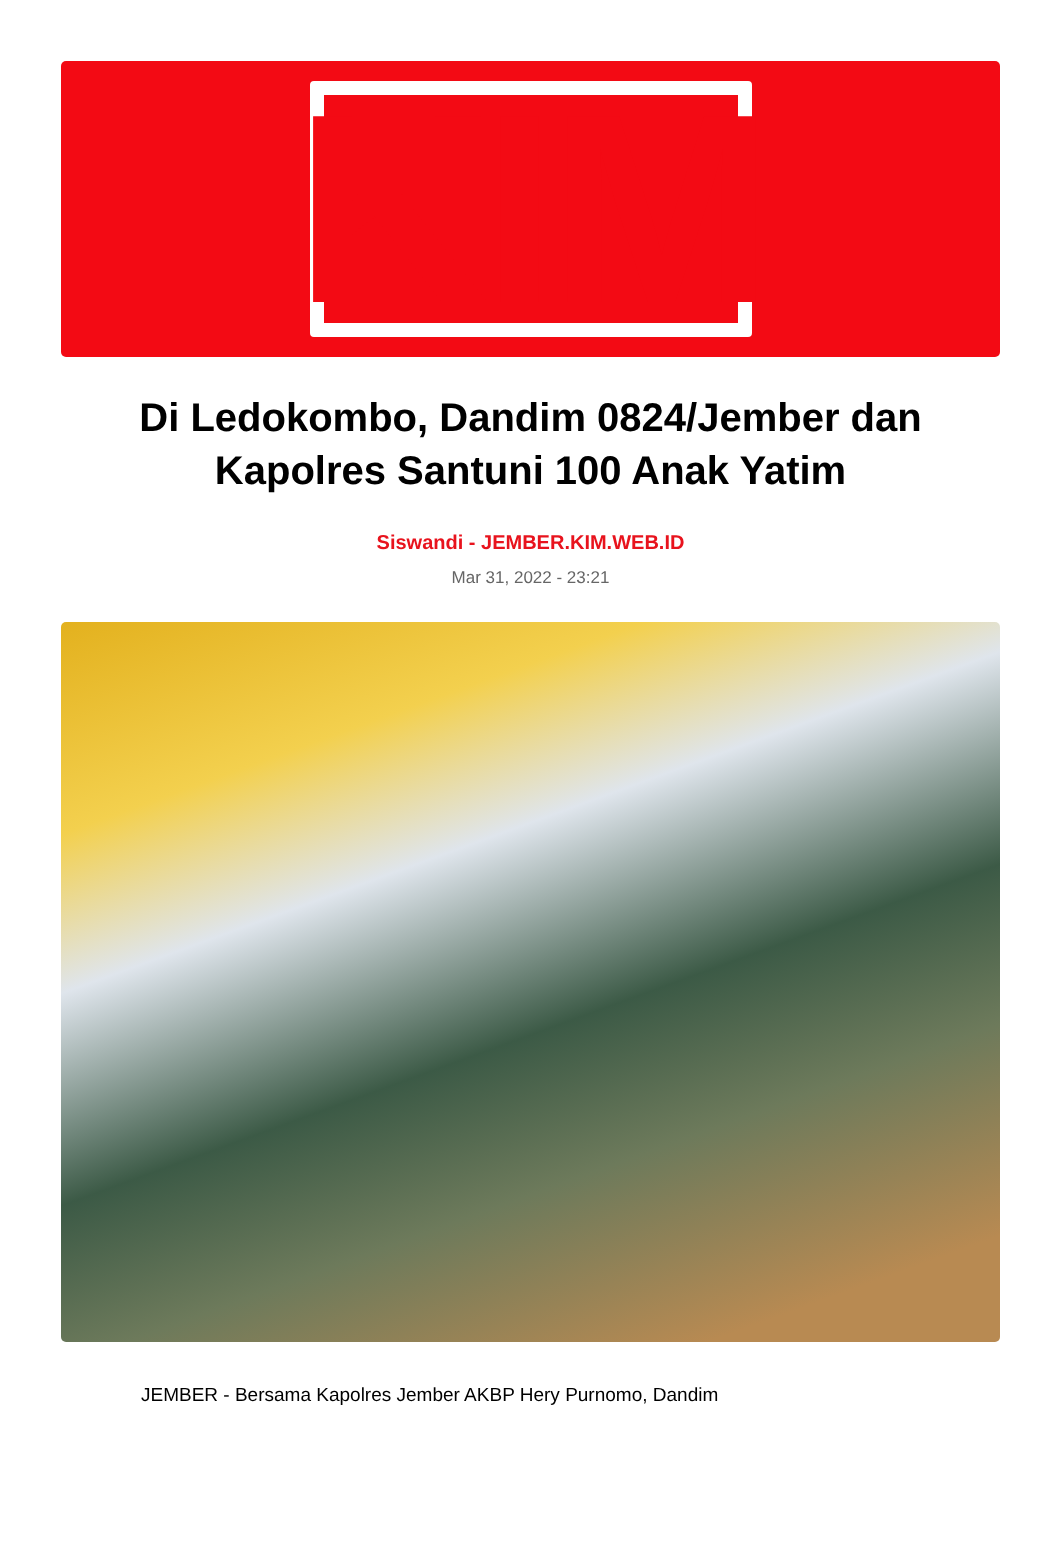KIM
Di Ledokombo, Dandim 0824/Jember dan Kapolres Santuni 100 Anak Yatim
Siswandi - JEMBER.KIM.WEB.ID
Mar 31, 2022 - 23:21
JEMBER - Bersama Kapolres Jember AKBP Hery Purnomo, Dandim